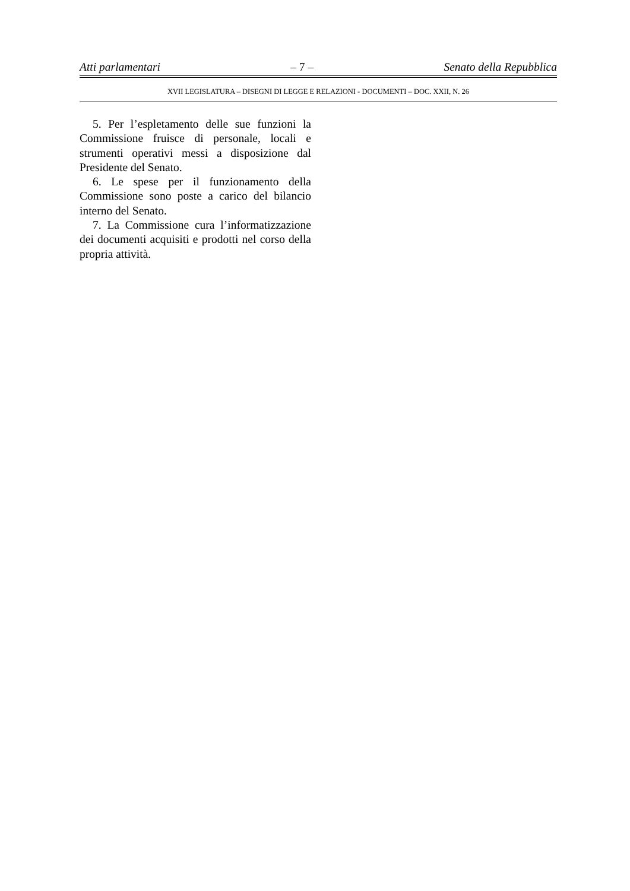Atti parlamentari – 7 – Senato della Repubblica
XVII LEGISLATURA – DISEGNI DI LEGGE E RELAZIONI - DOCUMENTI – DOC. XXII, N. 26
5. Per l’espletamento delle sue funzioni la Commissione fruisce di personale, locali e strumenti operativi messi a disposizione dal Presidente del Senato.
6. Le spese per il funzionamento della Commissione sono poste a carico del bilancio interno del Senato.
7. La Commissione cura l’informatizzazione dei documenti acquisiti e prodotti nel corso della propria attività.